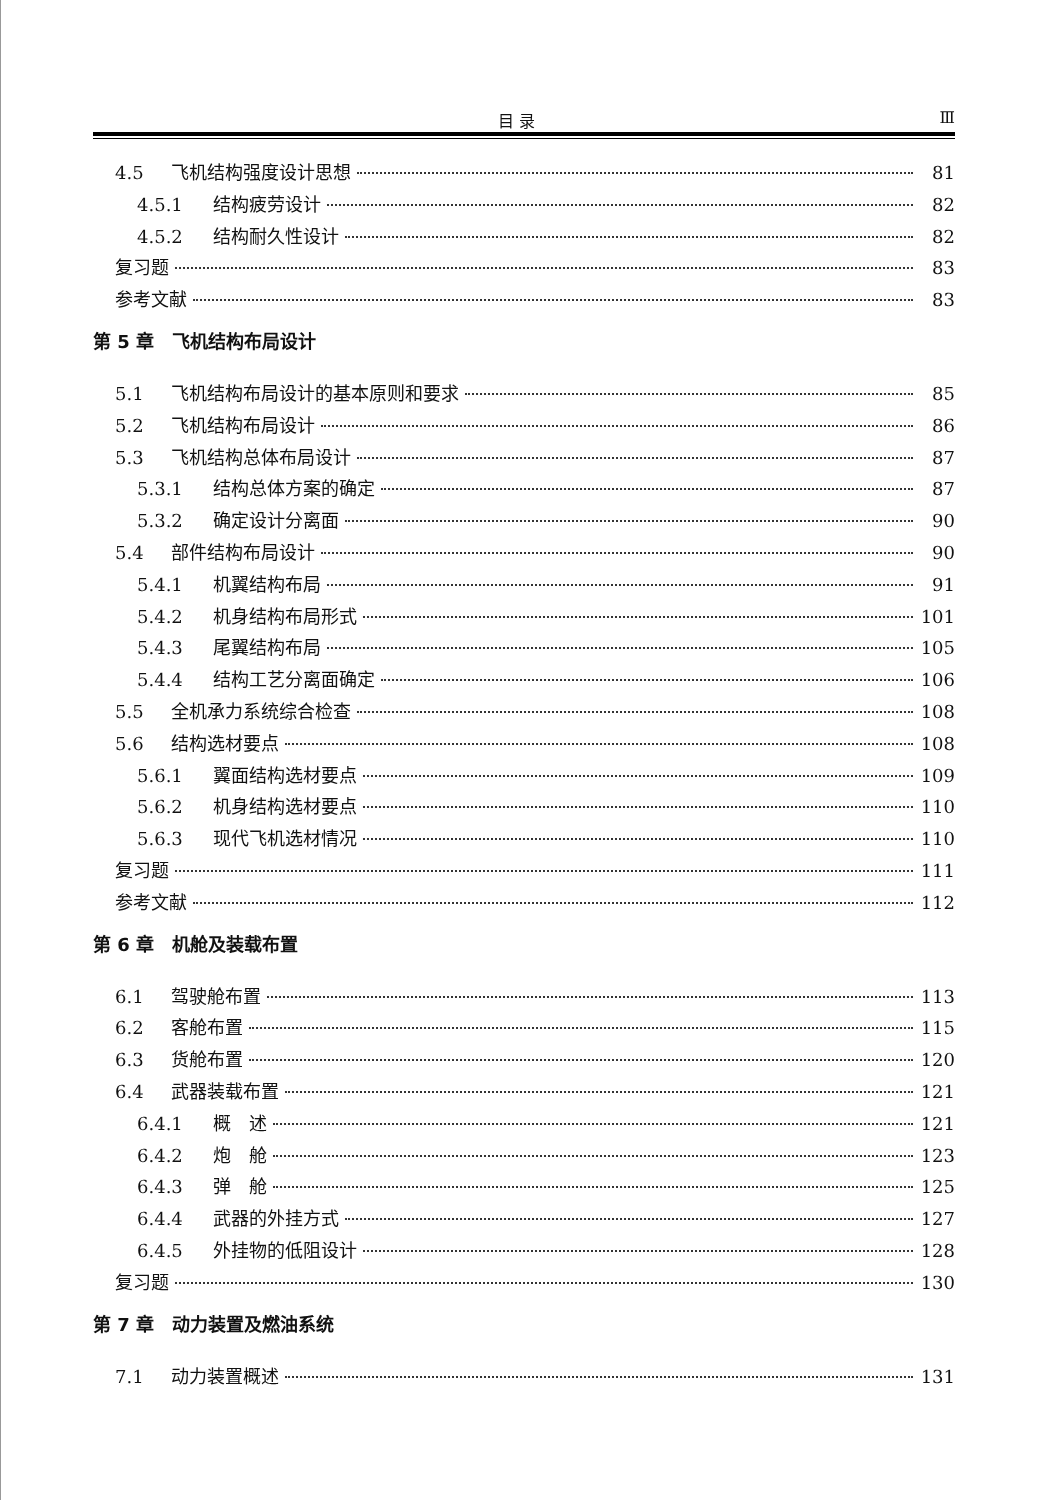目 录 Ⅲ
4.5 飞机结构强度设计思想 81
4.5.1 结构疲劳设计 82
4.5.2 结构耐久性设计 82
复习题 83
参考文献 83
第 5 章　飞机结构布局设计
5.1 飞机结构布局设计的基本原则和要求 85
5.2 飞机结构布局设计 86
5.3 飞机结构总体布局设计 87
5.3.1 结构总体方案的确定 87
5.3.2 确定设计分离面 90
5.4 部件结构布局设计 90
5.4.1 机翼结构布局 91
5.4.2 机身结构布局形式 101
5.4.3 尾翼结构布局 105
5.4.4 结构工艺分离面确定 106
5.5 全机承力系统综合检查 108
5.6 结构选材要点 108
5.6.1 翼面结构选材要点 109
5.6.2 机身结构选材要点 110
5.6.3 现代飞机选材情况 110
复习题 111
参考文献 112
第 6 章　机舱及装载布置
6.1 驾驶舱布置 113
6.2 客舱布置 115
6.3 货舱布置 120
6.4 武器装载布置 121
6.4.1 概　述 121
6.4.2 炮　舱 123
6.4.3 弹　舱 125
6.4.4 武器的外挂方式 127
6.4.5 外挂物的低阻设计 128
复习题 130
第 7 章　动力装置及燃油系统
7.1 动力装置概述 131